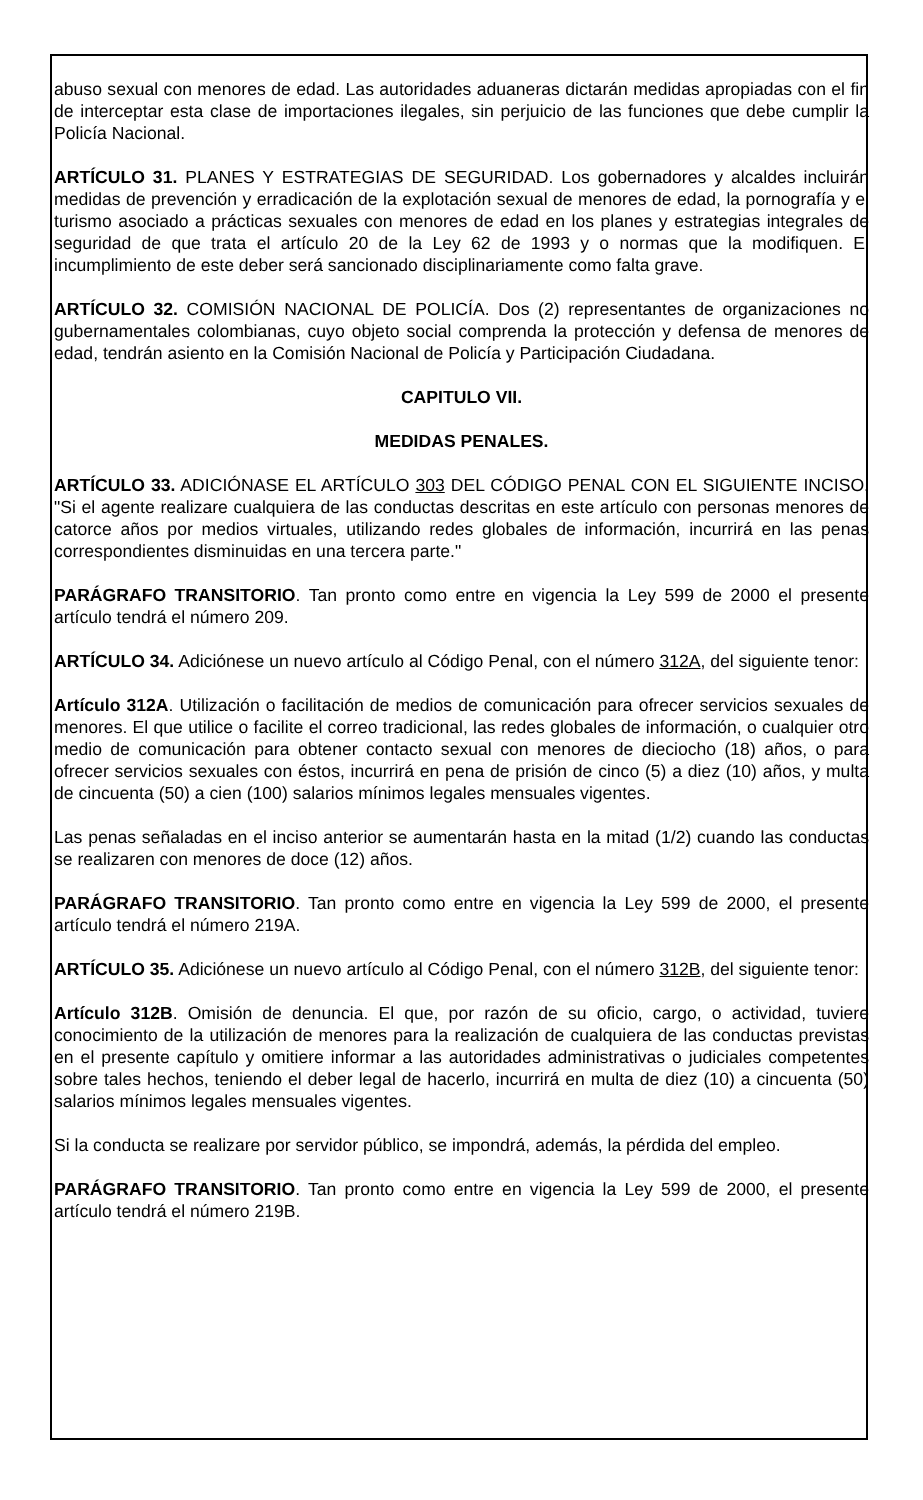abuso sexual con menores de edad. Las autoridades aduaneras dictarán medidas apropiadas con el fin de interceptar esta clase de importaciones ilegales, sin perjuicio de las funciones que debe cumplir la Policía Nacional.
ARTÍCULO 31. PLANES Y ESTRATEGIAS DE SEGURIDAD. Los gobernadores y alcaldes incluirán medidas de prevención y erradicación de la explotación sexual de menores de edad, la pornografía y el turismo asociado a prácticas sexuales con menores de edad en los planes y estrategias integrales de seguridad de que trata el artículo 20 de la Ley 62 de 1993 y o normas que la modifiquen. El incumplimiento de este deber será sancionado disciplinariamente como falta grave.
ARTÍCULO 32. COMISIÓN NACIONAL DE POLICÍA. Dos (2) representantes de organizaciones no gubernamentales colombianas, cuyo objeto social comprenda la protección y defensa de menores de edad, tendrán asiento en la Comisión Nacional de Policía y Participación Ciudadana.
CAPITULO VII.
MEDIDAS PENALES.
ARTÍCULO 33. ADICIÓNASE EL ARTÍCULO 303 DEL CÓDIGO PENAL CON EL SIGUIENTE INCISO. "Si el agente realizare cualquiera de las conductas descritas en este artículo con personas menores de catorce años por medios virtuales, utilizando redes globales de información, incurrirá en las penas correspondientes disminuidas en una tercera parte."
PARÁGRAFO TRANSITORIO. Tan pronto como entre en vigencia la Ley 599 de 2000 el presente artículo tendrá el número 209.
ARTÍCULO 34. Adiciónese un nuevo artículo al Código Penal, con el número 312A, del siguiente tenor:
Artículo 312A. Utilización o facilitación de medios de comunicación para ofrecer servicios sexuales de menores. El que utilice o facilite el correo tradicional, las redes globales de información, o cualquier otro medio de comunicación para obtener contacto sexual con menores de dieciocho (18) años, o para ofrecer servicios sexuales con éstos, incurrirá en pena de prisión de cinco (5) a diez (10) años, y multa de cincuenta (50) a cien (100) salarios mínimos legales mensuales vigentes.
Las penas señaladas en el inciso anterior se aumentarán hasta en la mitad (1/2) cuando las conductas se realizaren con menores de doce (12) años.
PARÁGRAFO TRANSITORIO. Tan pronto como entre en vigencia la Ley 599 de 2000, el presente artículo tendrá el número 219A.
ARTÍCULO 35. Adiciónese un nuevo artículo al Código Penal, con el número 312B, del siguiente tenor:
Artículo 312B. Omisión de denuncia. El que, por razón de su oficio, cargo, o actividad, tuviere conocimiento de la utilización de menores para la realización de cualquiera de las conductas previstas en el presente capítulo y omitiere informar a las autoridades administrativas o judiciales competentes sobre tales hechos, teniendo el deber legal de hacerlo, incurrirá en multa de diez (10) a cincuenta (50) salarios mínimos legales mensuales vigentes.
Si la conducta se realizare por servidor público, se impondrá, además, la pérdida del empleo.
PARÁGRAFO TRANSITORIO. Tan pronto como entre en vigencia la Ley 599 de 2000, el presente artículo tendrá el número 219B.